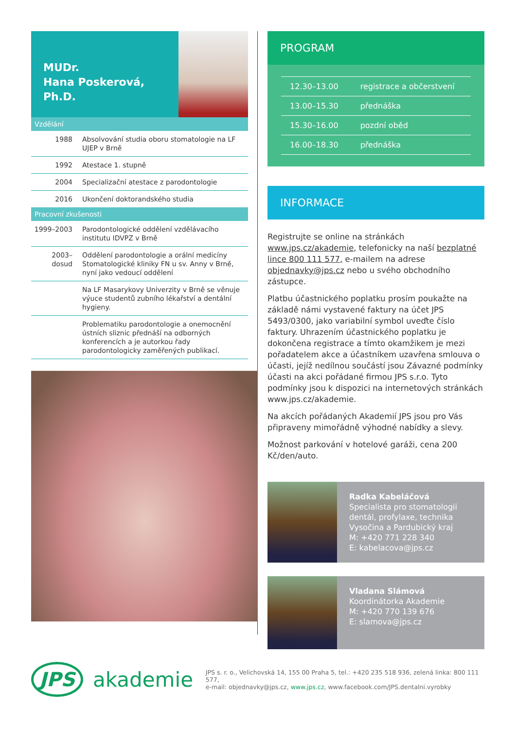MUDr.
Hana Poskerová, Ph.D.
Vzdělání
| 1988 | Absolvování studia oboru stomatologie na LF UJEP v Brně |
| 1992 | Atestace 1. stupně |
| 2004 | Specializační atestace z parodontologie |
| 2016 | Ukončení doktorandského studia |
Pracovní zkušenosti
| 1999–2003 | Parodontologické oddělení vzdělávacího institutu IDVPZ v Brně |
| 2003–dosud | Oddělení parodontologie a orální medicíny Stomatologické kliniky FN u sv. Anny v Brně, nyní jako vedoucí oddělení |
| | Na LF Masarykovy Univerzity v Brně se věnuje výuce studentů zubního lékařství a dentální hygieny. |
| | Problematiku parodontologie a onemocnění ústních sliznic přednáší na odborných konferencích a je autorkou řady parodontologicky zaměřených publikací. |
PROGRAM
| 12.30–13.00 | registrace a občerstvení |
| 13.00–15.30 | přednáška |
| 15.30–16.00 | pozdní oběd |
| 16.00–18.30 | přednáška |
INFORMACE
Registrujte se online na stránkách www.jps.cz/akademie, telefonicky na naší bezplatné lince 800 111 577, e-mailem na adrese objednavky@jps.cz nebo u svého obchodního zástupce.
Platbu účastnického poplatku prosím poukažte na základě námi vystavené faktury na účet JPS 5493/0300, jako variabilní symbol uveďte číslo faktury. Uhrazením účastnického poplatku je dokončena registrace a tímto okamžikem je mezi pořadatelem akce a účastníkem uzavřena smlouva o účasti, jejíž nedílnou součástí jsou Závazné podmínky účasti na akci pořádané firmou JPS s.r.o. Tyto podmínky jsou k dispozici na internetových stránkách www.jps.cz/akademie.
Na akcích pořádaných Akademií JPS jsou pro Vás připraveny mimořádně výhodné nabídky a slevy.
Možnost parkování v hotelové garáži, cena 200 Kč/den/auto.
Radka Kabeláčová
Specialista pro stomatologii
dentál, profylaxe, technika
Vysočina a Pardubický kraj
M: +420 771 228 340
E: kabelacova@jps.cz
Vladana Slámová
Koordinátorka Akademie
M: +420 770 139 676
E: slamova@jps.cz
JPS akademie
JPS s. r. o., Velichovská 14, 155 00 Praha 5, tel.: +420 235 518 936, zelená linka: 800 111 577,
e-mail: objednavky@jps.cz, www.jps.cz, www.facebook.com/JPS.dentalni.vyrobky